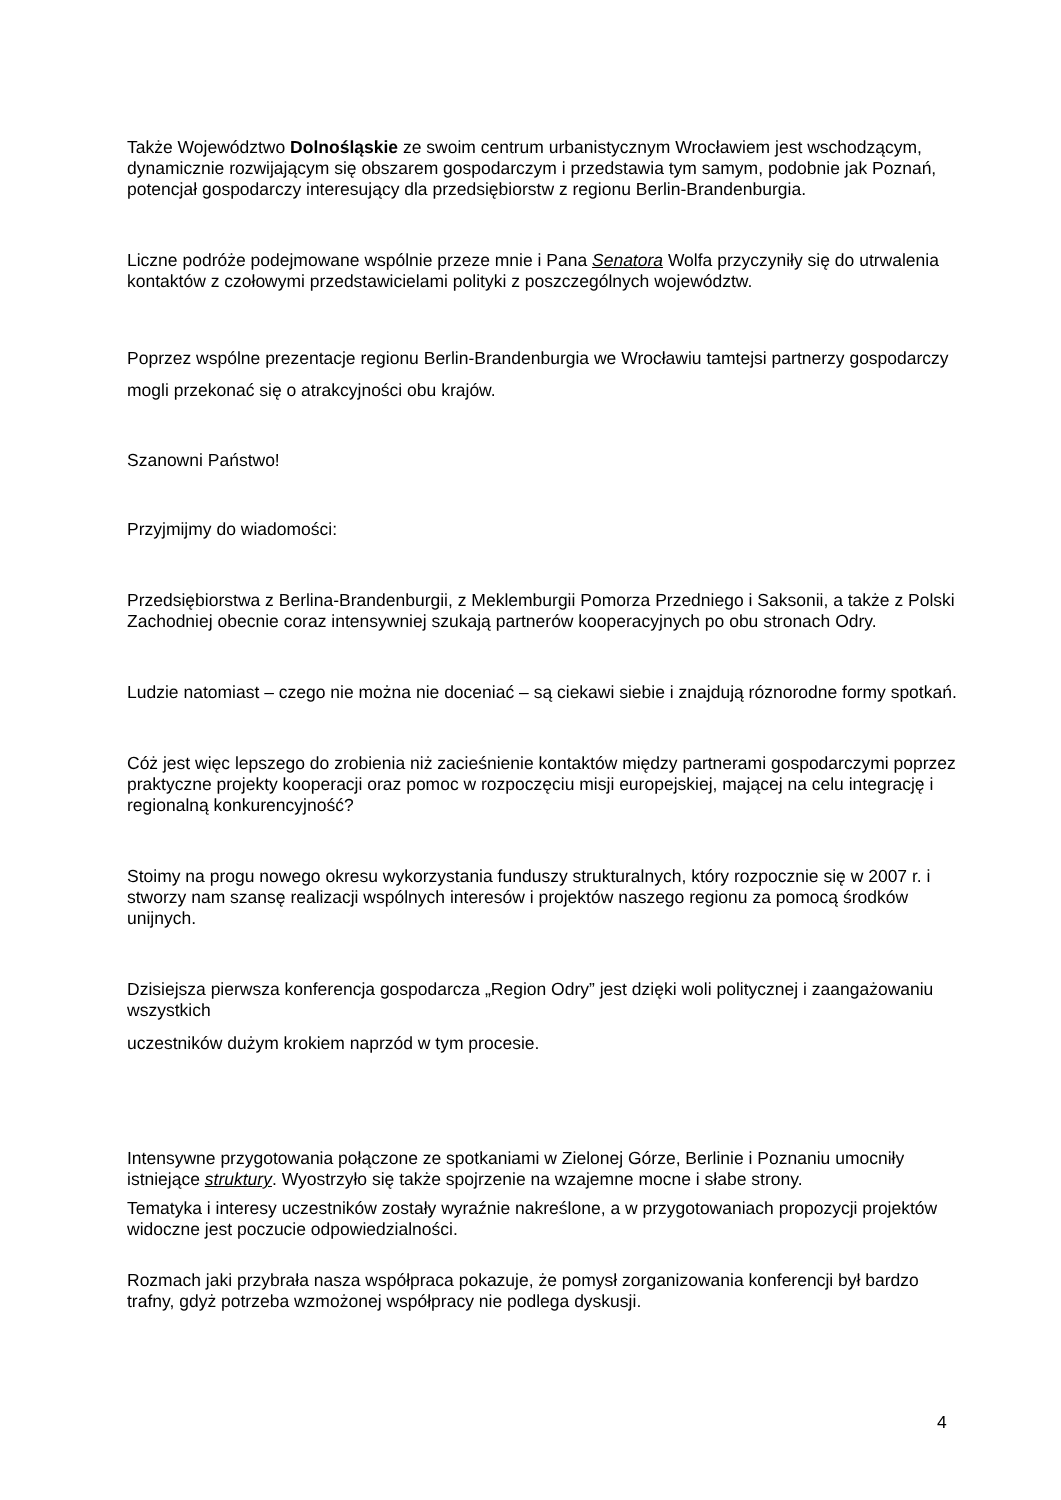Także Województwo Dolnośląskie ze swoim centrum urbanistycznym Wrocławiem jest wschodzącym, dynamicznie rozwijającym się obszarem gospodarczym i przedstawia tym samym, podobnie jak Poznań, potencjał gospodarczy interesujący dla przedsiębiorstw z regionu Berlin-Brandenburgia.
Liczne podróże podejmowane wspólnie przeze mnie i Pana Senatora Wolfa przyczyniły się do utrwalenia kontaktów z czołowymi przedstawicielami polityki z poszczególnych województw.
Poprzez wspólne prezentacje regionu Berlin-Brandenburgia we Wrocławiu tamtejsi partnerzy gospodarczy mogli przekonać się o atrakcyjności obu krajów.
Szanowni Państwo!
Przyjmijmy do wiadomości:
Przedsiębiorstwa z Berlina-Brandenburgii, z Meklemburgii Pomorza Przedniego i Saksonii, a także z Polski Zachodniej obecnie coraz intensywniej szukają partnerów kooperacyjnych po obu stronach Odry.
Ludzie natomiast – czego nie można nie doceniać – są ciekawi siebie i znajdują róznorodne formy spotkań.
Cóż jest więc lepszego do zrobienia niż zacieśnienie kontaktów między partnerami gospodarczymi poprzez praktyczne projekty kooperacji oraz pomoc w rozpoczęciu misji europejskiej, mającej na celu integrację i regionalną konkurencyjność?
Stoimy na progu nowego okresu wykorzystania funduszy strukturalnych, który rozpocznie się w 2007 r. i stworzy nam szansę realizacji wspólnych interesów i projektów naszego regionu za pomocą środków unijnych.
Dzisiejsza pierwsza konferencja gospodarcza „Region Odry” jest dzięki woli politycznej i zaangażowaniu wszystkich
uczestników dużym krokiem naprzód w tym procesie.
Intensywne przygotowania połączone ze spotkaniami w Zielonej Górze, Berlinie i Poznaniu umocniły istniejące struktury. Wyostrzyło się także spojrzenie na wzajemne mocne i słabe strony.
Tematyka i interesy uczestników zostały wyraźnie nakreślone, a w przygotowaniach propozycji projektów widoczne jest poczucie odpowiedzialności.
Rozmach jaki przybrała nasza współpraca pokazuje, że pomysł zorganizowania konferencji był bardzo trafny, gdyż potrzeba wzmożonej współpracy nie podlega dyskusji.
4